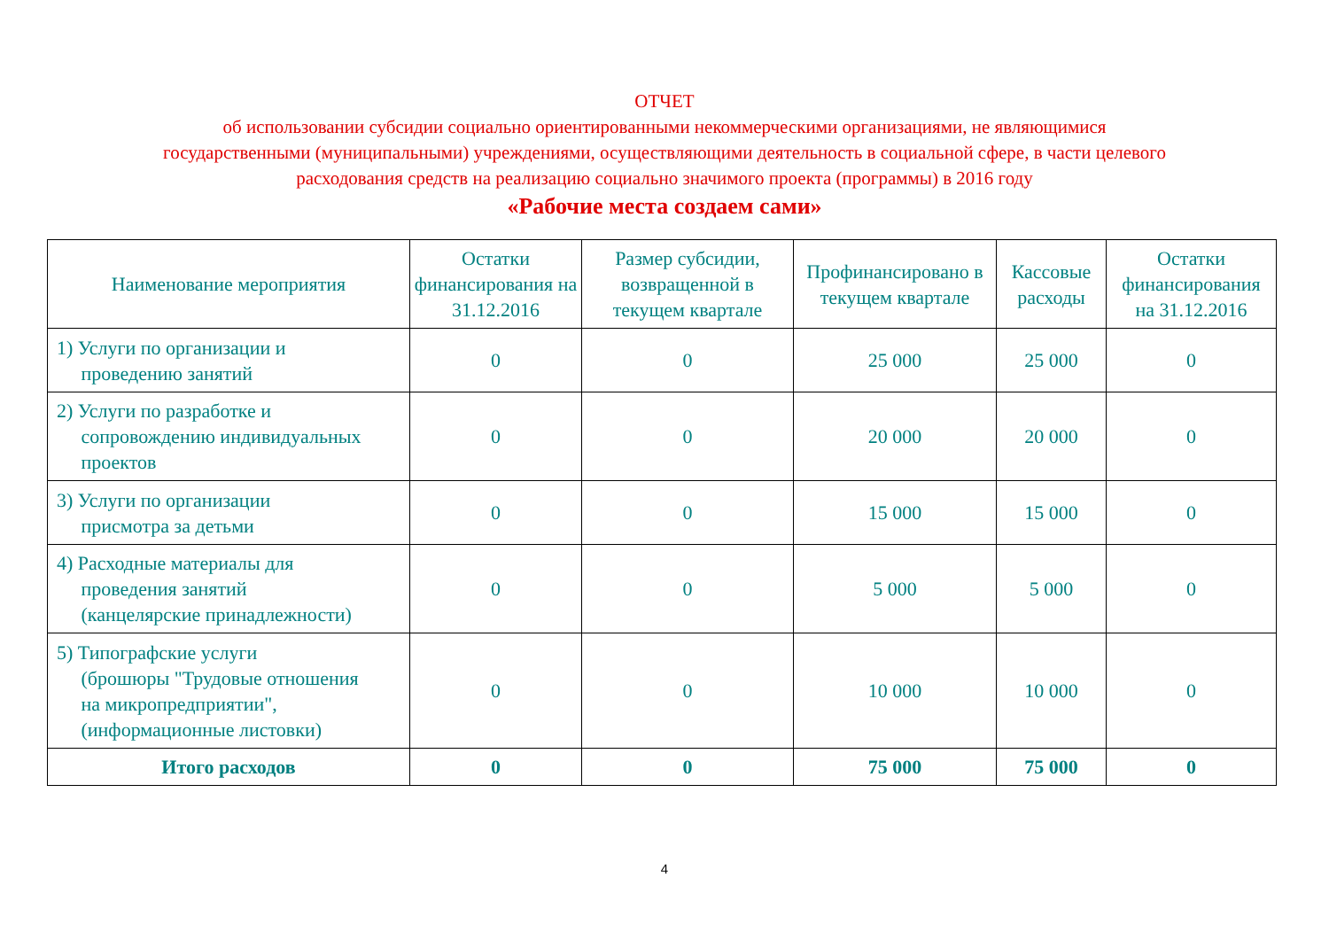ОТЧЕТ
об использовании субсидии социально ориентированными некоммерческими организациями, не являющимися
государственными (муниципальными) учреждениями, осуществляющими деятельность в социальной сфере, в части целевого
расходования средств на реализацию социально значимого проекта (программы) в 2016 году
«Рабочие места создаем сами»
| Наименование мероприятия | Остатки финансирования на 31.12.2016 | Размер субсидии, возвращенной в текущем квартале | Профинансировано в текущем квартале | Кассовые расходы | Остатки финансирования на 31.12.2016 |
| --- | --- | --- | --- | --- | --- |
| 1) Услуги по организации и проведению занятий | 0 | 0 | 25 000 | 25 000 | 0 |
| 2) Услуги по разработке и сопровождению индивидуальных проектов | 0 | 0 | 20 000 | 20 000 | 0 |
| 3) Услуги по организации присмотра за детьми | 0 | 0 | 15 000 | 15 000 | 0 |
| 4) Расходные материалы для проведения занятий (канцелярские принадлежности) | 0 | 0 | 5 000 | 5 000 | 0 |
| 5) Типографские услуги (брошюры "Трудовые отношения на микропредприятии", (информационные листовки) | 0 | 0 | 10 000 | 10 000 | 0 |
| Итого расходов | 0 | 0 | 75 000 | 75 000 | 0 |
4